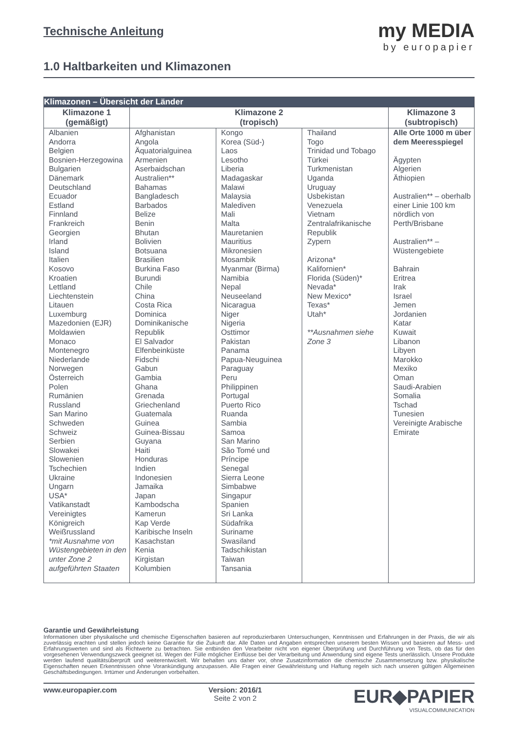Technische Anleitung
1.0 Haltbarkeiten und Klimazonen
my MEDIA
by europapier
| Klimazonen – Übersicht der Länder | | | | |
| --- | --- | --- | --- | --- |
| Klimazone 1 (gemäßigt) | Klimazone 2 (tropisch) | | | Klimazone 3 (subtropisch) |
| Albanien Andorra Belgien Bosnien-Herzegowina Bulgarien Dänemark Deutschland Ecuador Estland Finnland Frankreich Georgien Irland Island Italien Kosovo Kroatien Lettland Liechtenstein Litauen Luxemburg Mazedonien (EJR) Moldawien Monaco Montenegro Niederlande Norwegen Österreich Polen Rumänien Russland San Marino Schweden Schweiz Serbien Slowakei Slowenien Tschechien Ukraine Ungarn USA* Vatikanstadt Vereinigtes Königreich Weißrussland *mit Ausnahme von Wüstengebieten in den unter Zone 2 aufgeführten Staaten | Afghanistan Angola Äquatorialguinea Armenien Aserbaidschan Australien** Bahamas Bangladesch Barbados Belize Benin Bhutan Bolivien Botsuana Brasilien Burkina Faso Burundi Chile China Costa Rica Dominica Dominikanische Republik El Salvador Elfenbeinküste Fidschi Gabun Gambia Ghana Grenada Griechenland Guatemala Guinea Guinea-Bissau Guyana Haiti Honduras Indien Indonesien Jamaika Japan Kambodscha Kamerun Kap Verde Karibische Inseln Kasachstan Kenia Kirgistan Kolumbien | Kongo Korea (Süd-) Laos Lesotho Liberia Madagaskar Malawi Malaysia Malediven Mali Malta Mauretanien Mauritius Mikronesien Mosambik Myanmar (Birma) Namibia Nepal Neuseeland Nicaragua Niger Nigeria Osttimor Pakistan Panama Papua-Neuguinea Paraguay Peru Philippinen Portugal Puerto Rico Ruanda Sambia Samoa San Marino São Tomé und Príncipe Senegal Sierra Leone Simbabwe Singapur Spanien Sri Lanka Südafrika Suriname Swasiland Tadschikistan Taiwan Tansania | Thailand Togo Trinidad und Tobago Türkei Turkmenistan Uganda Uruguay Usbekistan Venezuela Vietnam Zentralafrikanische Republik Zypern Arizona* Kalifornien* Florida (Süden)* Nevada* New Mexico* Texas* Utah* **Ausnahmen siehe Zone 3 | Alle Orte 1000 m über dem Meeresspiegel Ägypten Algerien Äthiopien Australien** – oberhalb einer Linie 100 km nördlich von Perth/Brisbane Australien** – Wüstengebiete Bahrain Eritrea Irak Israel Jemen Jordanien Katar Kuwait Libanon Libyen Marokko Mexiko Oman Saudi-Arabien Somalia Tschad Tunesien Vereinigte Arabische Emirate |
Garantie und Gewährleistung
Informationen über physikalische und chemische Eigenschaften basieren auf reproduzierbaren Untersuchungen, Kenntnissen und Erfahrungen in der Praxis, die wir als zuverlässig erachten und stellen jedoch keine Garantie für die Zukunft dar. Alle Daten und Angaben entsprechen unserem besten Wissen und basieren auf Mess- und Erfahrungswerten und sind als Richtwerte zu betrachten. Sie entbinden den Verarbeiter nicht von eigener Überprüfung und Durchführung von Tests, ob das für den vorgesehenen Verwendungszweck geeignet ist. Wegen der Fülle möglicher Einflüsse bei der Verarbeitung und Anwendung sind eigene Tests unerlässlich. Unsere Produkte werden laufend qualitätsüberprüft und weiterentwickelt. Wir behalten uns daher vor, ohne Zusatzinformation die chemische Zusammensetzung bzw. physikalische Eigenschaften neuen Erkenntnissen ohne Vorankündigung anzupassen. Alle Fragen einer Gewährleistung und Haftung regeln sich nach unseren gültigen Allgemeinen Geschäftsbedingungen. Irrtümer und Änderungen vorbehalten.
www.europapier.com Version: 2016/1
Seite 2 von 2
EUR◆PAPIER
VISUALCOMMUNICATION